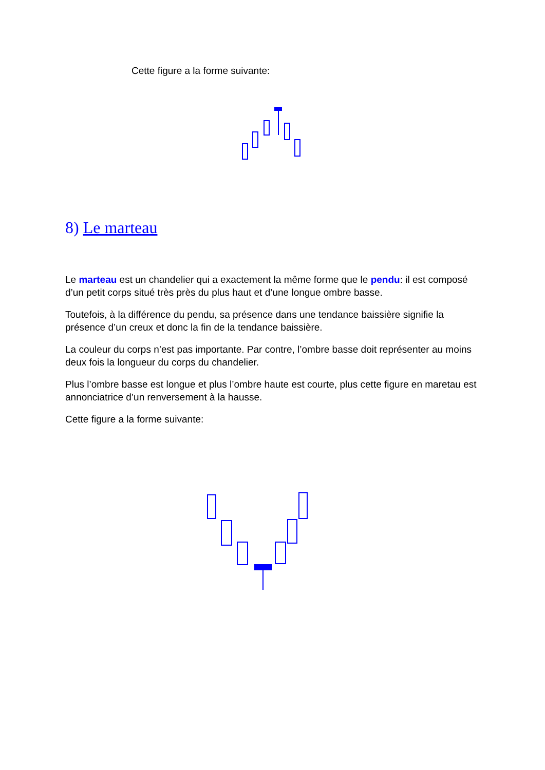Cette figure a la forme suivante:
8) Le marteau
Le marteau est un chandelier qui a exactement la même forme que le pendu: il est composé d’un petit corps situé très près du plus haut et d’une longue ombre basse.
Toutefois, à la différence du pendu, sa présence dans une tendance baissière signifie la présence d’un creux et donc la fin de la tendance baissière.
La couleur du corps n’est pas importante. Par contre, l’ombre basse doit représenter au moins deux fois la longueur du corps du chandelier.
Plus l’ombre basse est longue et plus l’ombre haute est courte, plus cette figure en maretau est annonciatrice d’un renversement à la hausse.
Cette figure a la forme suivante: